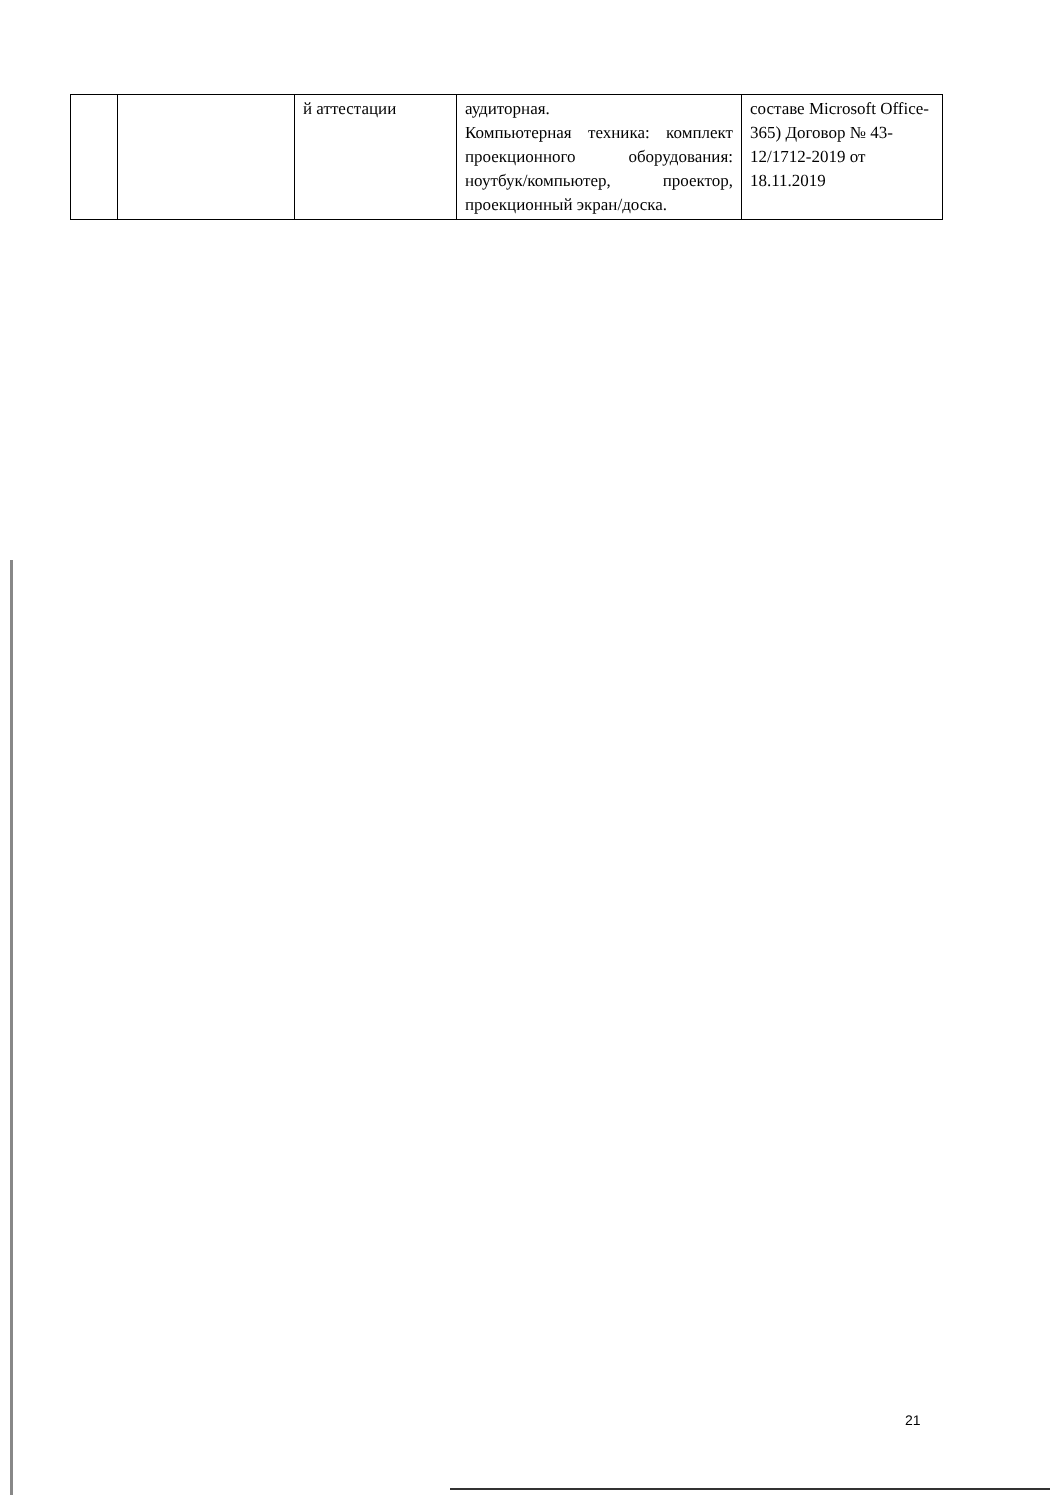| | | й аттестации | аудиторная. Компьютерная техника: комплект проекционного оборудования: ноутбук/компьютер, проектор, проекционный экран/доска. | составе Microsoft Office-365) Договор № 43-12/1712-2019 от 18.11.2019 |
21